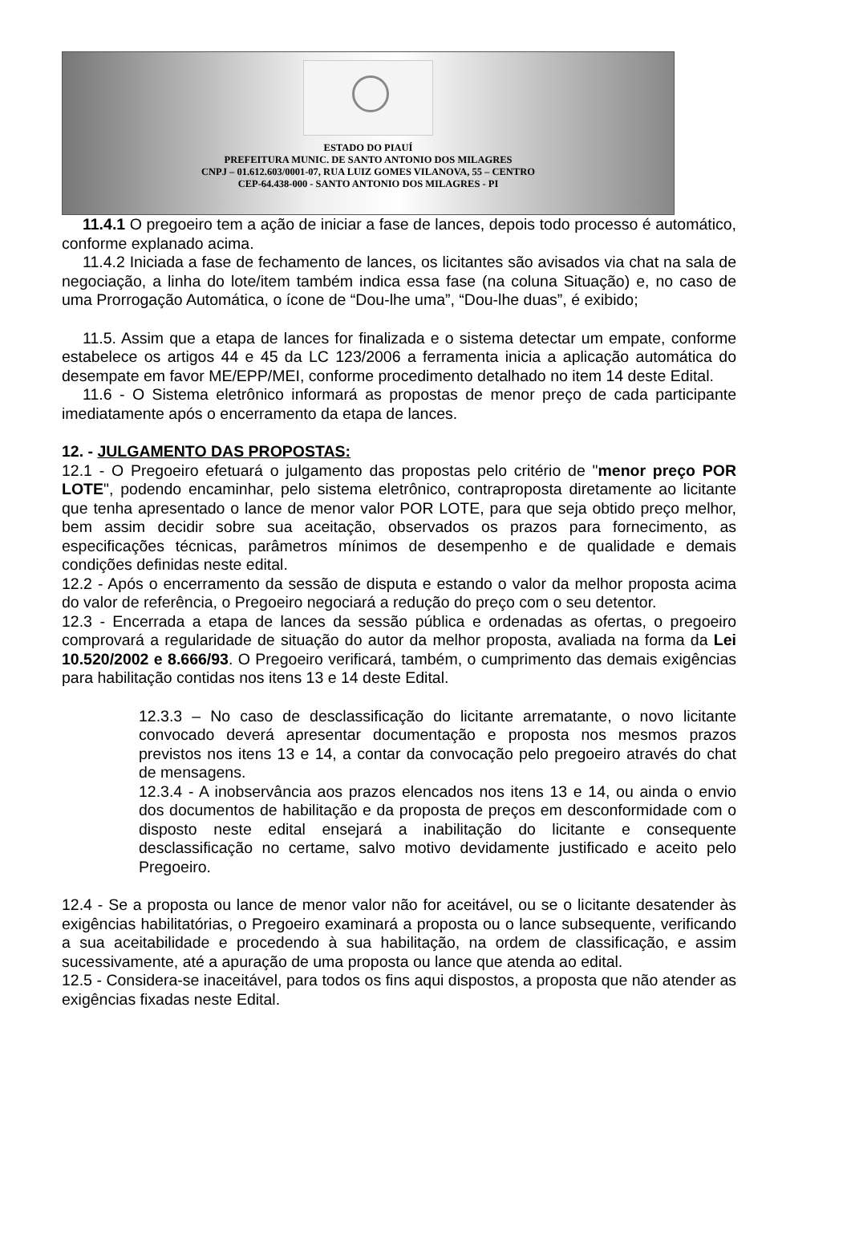ESTADO DO PIAUÍ
PREFEITURA MUNIC. DE SANTO ANTONIO DOS MILAGRES
CNPJ – 01.612.603/0001-07, RUA LUIZ GOMES VILANOVA, 55 – CENTRO
CEP-64.438-000 - SANTO ANTONIO DOS MILAGRES - PI
11.4.1 O pregoeiro tem a ação de iniciar a fase de lances, depois todo processo é automático, conforme explanado acima.
11.4.2 Iniciada a fase de fechamento de lances, os licitantes são avisados via chat na sala de negociação, a linha do lote/item também indica essa fase (na coluna Situação) e, no caso de uma Prorrogação Automática, o ícone de “Dou-lhe uma”, “Dou-lhe duas”, é exibido;
11.5. Assim que a etapa de lances for finalizada e o sistema detectar um empate, conforme estabelece os artigos 44 e 45 da LC 123/2006 a ferramenta inicia a aplicação automática do desempate em favor ME/EPP/MEI, conforme procedimento detalhado no item 14 deste Edital.
11.6 - O Sistema eletrônico informará as propostas de menor preço de cada participante imediatamente após o encerramento da etapa de lances.
12. - JULGAMENTO DAS PROPOSTAS:
12.1 - O Pregoeiro efetuará o julgamento das propostas pelo critério de "menor preço POR LOTE", podendo encaminhar, pelo sistema eletrônico, contraproposta diretamente ao licitante que tenha apresentado o lance de menor valor POR LOTE, para que seja obtido preço melhor, bem assim decidir sobre sua aceitação, observados os prazos para fornecimento, as especificações técnicas, parâmetros mínimos de desempenho e de qualidade e demais condições definidas neste edital.
12.2 - Após o encerramento da sessão de disputa e estando o valor da melhor proposta acima do valor de referência, o Pregoeiro negociará a redução do preço com o seu detentor.
12.3 - Encerrada a etapa de lances da sessão pública e ordenadas as ofertas, o pregoeiro comprovará a regularidade de situação do autor da melhor proposta, avaliada na forma da Lei 10.520/2002 e 8.666/93. O Pregoeiro verificará, também, o cumprimento das demais exigências para habilitação contidas nos itens 13 e 14 deste Edital.
12.3.3 – No caso de desclassificação do licitante arrematante, o novo licitante convocado deverá apresentar documentação e proposta nos mesmos prazos previstos nos itens 13 e 14, a contar da convocação pelo pregoeiro através do chat de mensagens.
12.3.4 - A inobservância aos prazos elencados nos itens 13 e 14, ou ainda o envio dos documentos de habilitação e da proposta de preços em desconformidade com o disposto neste edital ensejará a inabilitação do licitante e consequente desclassificação no certame, salvo motivo devidamente justificado e aceito pelo Pregoeiro.
12.4 - Se a proposta ou lance de menor valor não for aceitável, ou se o licitante desatender às exigências habilitatórias, o Pregoeiro examinará a proposta ou o lance subsequente, verificando a sua aceitabilidade e procedendo à sua habilitação, na ordem de classificação, e assim sucessivamente, até a apuração de uma proposta ou lance que atenda ao edital.
12.5 - Considera-se inaceitável, para todos os fins aqui dispostos, a proposta que não atender as exigências fixadas neste Edital.